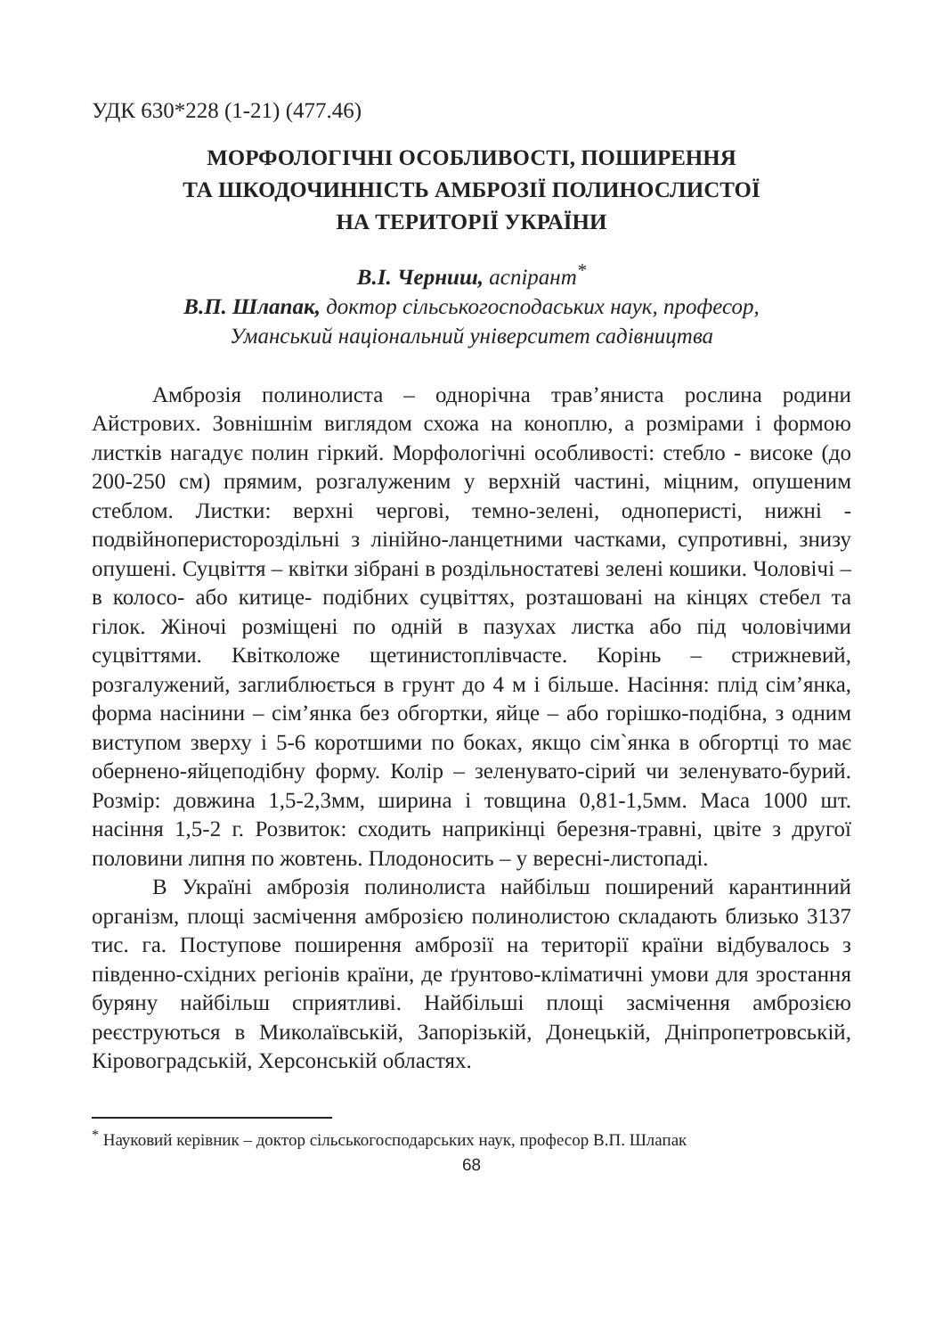УДК 630*228 (1-21) (477.46)
МОРФОЛОГІЧНІ ОСОБЛИВОСТІ, ПОШИРЕННЯ
ТА ШКОДОЧИННІСТЬ АМБРОЗІЇ ПОЛИНОСЛИСТОЇ
НА ТЕРИТОРІЇ УКРАЇНИ
В.І. Черниш, аспірант<sup>*</sup>
В.П. Шлапак, доктор сільськогосподаських наук, професор,
Уманський національний університет садівництва
Амброзія полинолиста – однорічна трав’яниста рослина родини Айстрових. Зовнішнім виглядом схожа на коноплю, а розмірами і формою листків нагадує полин гіркий. Морфологічні особливості: стебло - високе (до 200-250 см) прямим, розгалуженим у верхній частині, міцним, опушеним стеблом. Листки: верхні чергові, темно-зелені, одноперисті, нижні - подвійноперистороздільні з лінійно-ланцетними частками, супротивні, знизу опушені. Суцвіття – квітки зібрані в роздільностатеві зелені кошики. Чоловічі – в колосо- або китице- подібних суцвіттях, розташовані на кінцях стебел та гілок. Жіночі розміщені по одній в пазухах листка або під чоловічими суцвіттями. Квітколоже щетинистоплівчасте. Корінь – стрижневий, розгалужений, заглиблюється в грунт до 4 м і більше. Насіння: плід сім’янка, форма насінини – сім’янка без обгортки, яйце – або горішко-подібна, з одним виступом зверху і 5-6 коротшими по боках, якщо сім`янка в обгортці то має обернено-яйцеподібну форму. Колір – зеленувато-сірий чи зеленувато-бурий. Розмір: довжина 1,5-2,3мм, ширина і товщина 0,81-1,5мм. Маса 1000 шт. насіння 1,5-2 г. Розвиток: сходить наприкінці березня-травні, цвіте з другої половини липня по жовтень. Плодоносить – у вересні-листопаді.
В Україні амброзія полинолиста найбільш поширений карантинний організм, площі засмічення амброзією полинолистою складають близько 3137 тис. га. Поступове поширення амброзії на території країни відбувалось з південно-східних регіонів країни, де ґрунтово-кліматичні умови для зростання буряну найбільш сприятливі. Найбільші площі засмічення амброзією реєструються в Миколаївській, Запорізькій, Донецькій, Дніпропетровській, Кіровоградській, Херсонській областях.
<sup>*</sup> Науковий керівник – доктор сільськогосподарських наук, професор В.П. Шлапак
68